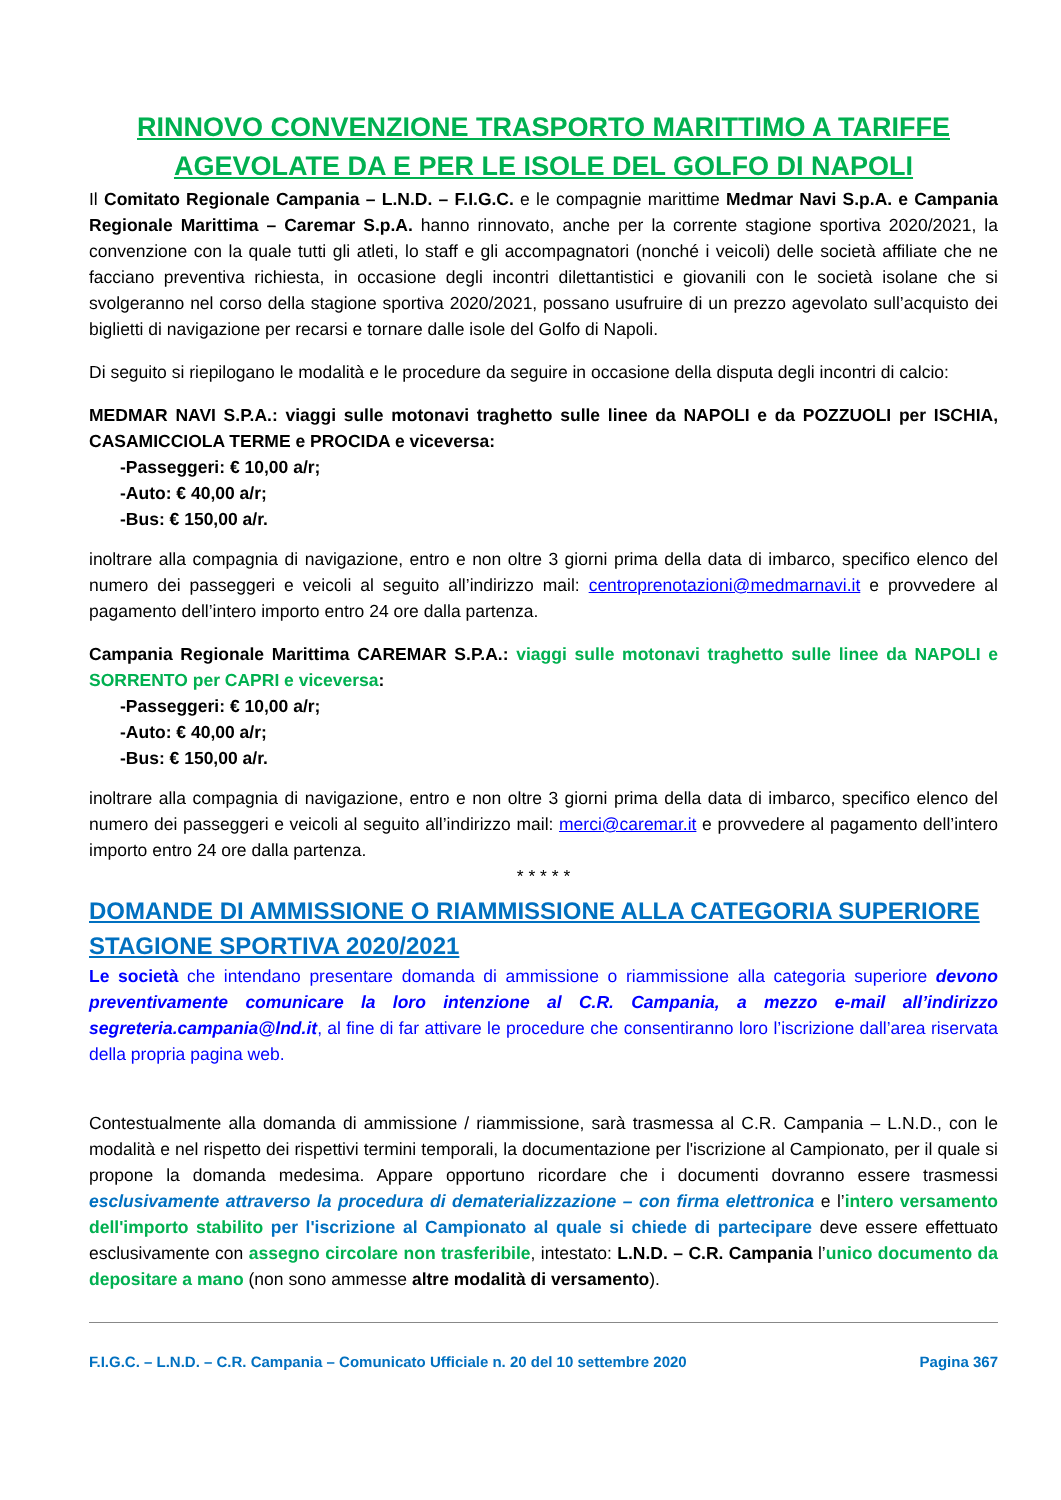RINNOVO CONVENZIONE TRASPORTO MARITTIMO A TARIFFE AGEVOLATE DA E PER LE ISOLE DEL GOLFO DI NAPOLI
Il Comitato Regionale Campania – L.N.D. – F.I.G.C. e le compagnie marittime Medmar Navi S.p.A. e Campania Regionale Marittima – Caremar S.p.A. hanno rinnovato, anche per la corrente stagione sportiva 2020/2021, la convenzione con la quale tutti gli atleti, lo staff e gli accompagnatori (nonché i veicoli) delle società affiliate che ne facciano preventiva richiesta, in occasione degli incontri dilettantistici e giovanili con le società isolane che si svolgeranno nel corso della stagione sportiva 2020/2021, possano usufruire di un prezzo agevolato sull’acquisto dei biglietti di navigazione per recarsi e tornare dalle isole del Golfo di Napoli.
Di seguito si riepilogano le modalità e le procedure da seguire in occasione della disputa degli incontri di calcio:
MEDMAR NAVI S.P.A.: viaggi sulle motonavi traghetto sulle linee da NAPOLI e da POZZUOLI per ISCHIA, CASAMICCIOLA TERME e PROCIDA e viceversa:
-Passeggeri: € 10,00 a/r;
-Auto: € 40,00 a/r;
-Bus: € 150,00 a/r.
inoltrare alla compagnia di navigazione, entro e non oltre 3 giorni prima della data di imbarco, specifico elenco del numero dei passeggeri e veicoli al seguito all’indirizzo mail: centroprenotazioni@medmarnavi.it e provvedere al pagamento dell’intero importo entro 24 ore dalla partenza.
Campania Regionale Marittima CAREMAR S.P.A.: viaggi sulle motonavi traghetto sulle linee da NAPOLI e SORRENTO per CAPRI e viceversa:
-Passeggeri: € 10,00 a/r;
-Auto: € 40,00 a/r;
-Bus: € 150,00 a/r.
inoltrare alla compagnia di navigazione, entro e non oltre 3 giorni prima della data di imbarco, specifico elenco del numero dei passeggeri e veicoli al seguito all’indirizzo mail: merci@caremar.it e provvedere al pagamento dell’intero importo entro 24 ore dalla partenza.
* * * * *
DOMANDE DI AMMISSIONE O RIAMMISSIONE ALLA CATEGORIA SUPERIORE STAGIONE SPORTIVA 2020/2021
Le società che intendano presentare domanda di ammissione o riammissione alla categoria superiore devono preventivamente comunicare la loro intenzione al C.R. Campania, a mezzo e-mail all’indirizzo segreteria.campania@lnd.it, al fine di far attivare le procedure che consentiranno loro l’iscrizione dall’area riservata della propria pagina web.
Contestualmente alla domanda di ammissione / riammissione, sarà trasmessa al C.R. Campania – L.N.D., con le modalità e nel rispetto dei rispettivi termini temporali, la documentazione per l'iscrizione al Campionato, per il quale si propone la domanda medesima. Appare opportuno ricordare che i documenti dovranno essere trasmessi esclusivamente attraverso la procedura di dematerializzazione – con firma elettronica e l’intero versamento dell'importo stabilito per l'iscrizione al Campionato al quale si chiede di partecipare deve essere effettuato esclusivamente con assegno circolare non trasferibile, intestato: L.N.D. – C.R. Campania l’unico documento da depositare a mano (non sono ammesse altre modalità di versamento).
F.I.G.C. – L.N.D. – C.R. Campania – Comunicato Ufficiale n. 20 del 10 settembre 2020 Pagina 367